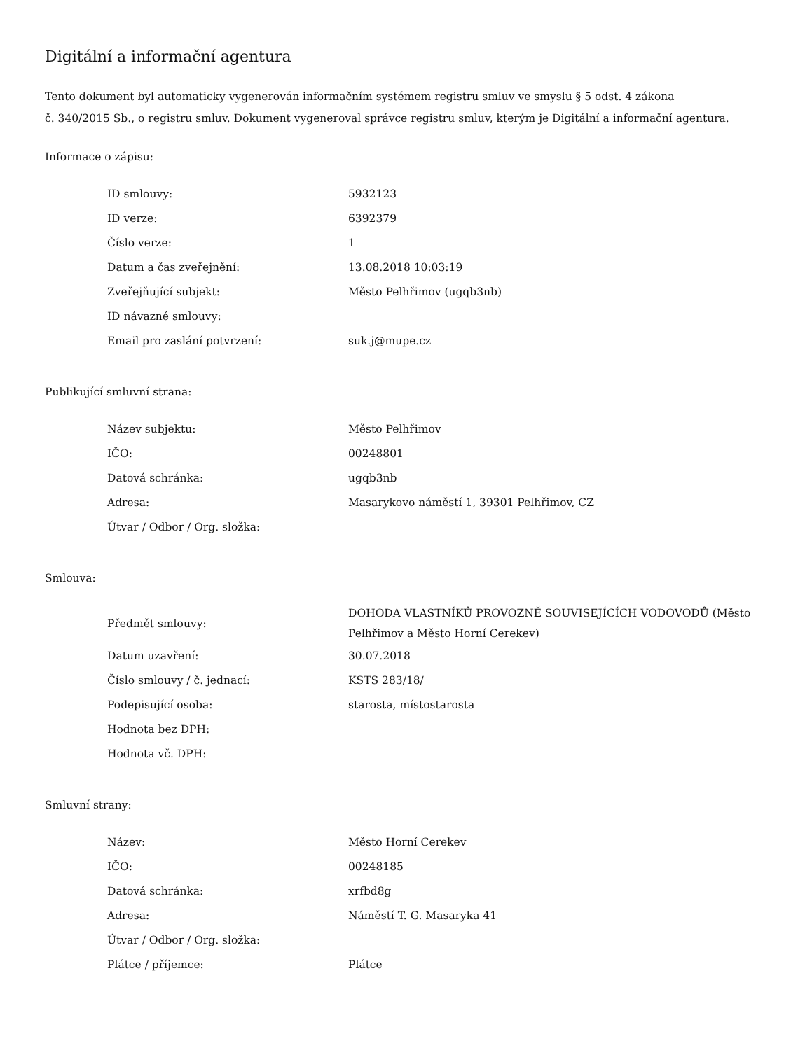Digitální a informační agentura
Tento dokument byl automaticky vygenerován informačním systémem registru smluv ve smyslu § 5 odst. 4 zákona
č. 340/2015 Sb., o registru smluv. Dokument vygeneroval správce registru smluv, kterým je Digitální a informační agentura.
Informace o zápisu:
| ID smlouvy: | 5932123 |
| ID verze: | 6392379 |
| Číslo verze: | 1 |
| Datum a čas zveřejnění: | 13.08.2018 10:03:19 |
| Zveřejňující subjekt: | Město Pelhřimov (ugqb3nb) |
| ID návazné smlouvy: | |
| Email pro zaslání potvrzení: | suk.j@mupe.cz |
Publikující smluvní strana:
| Název subjektu: | Město Pelhřimov |
| IČO: | 00248801 |
| Datová schránka: | ugqb3nb |
| Adresa: | Masarykovo náměstí 1, 39301 Pelhřimov, CZ |
| Útvar / Odbor / Org. složka: | |
Smlouva:
| Předmět smlouvy: | DOHODA VLASTNÍKŮ PROVOZNĚ SOUVISEJÍCÍCH VODOVODŮ (Město Pelhřimov a Město Horní Cerekev) |
| Datum uzavření: | 30.07.2018 |
| Číslo smlouvy / č. jednací: | KSTS 283/18/ |
| Podepisující osoba: | starosta, místostarosta |
| Hodnota bez DPH: | |
| Hodnota vč. DPH: | |
Smluvní strany:
| Název: | Město Horní Cerekev |
| IČO: | 00248185 |
| Datová schránka: | xrfbd8g |
| Adresa: | Náměstí T. G. Masaryka 41 |
| Útvar / Odbor / Org. složka: | |
| Plátce / příjemce: | Plátce |